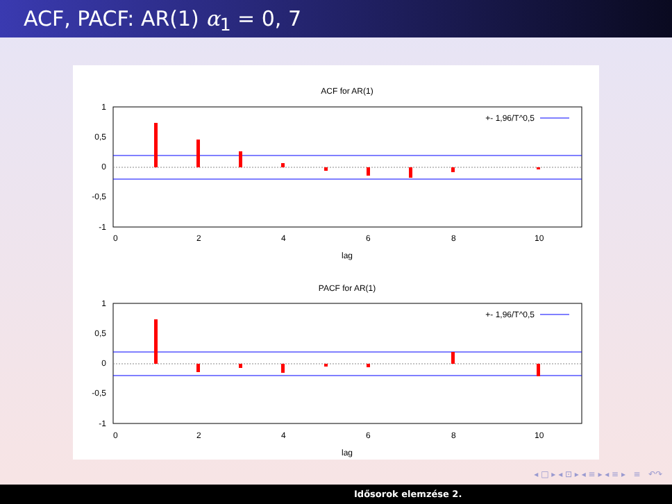ACF, PACF: AR(1) α<sub>1</sub> = 0, 7
ACF for AR(1)
1
0,5
0
-0,5
-1
0
2
4
6
8
10
lag
+- 1,96/T^0,5
PACF for AR(1)
1
0,5
0
-0,5
-1
0
2
4
6
8
10
lag
+- 1,96/T^0,5
◂ □ ▸ ◂ ⊡ ▸ ◂ ≡ ▸ ◂ ≡ ▸ ≡ ↶↷
Idősorok elemzése 2.